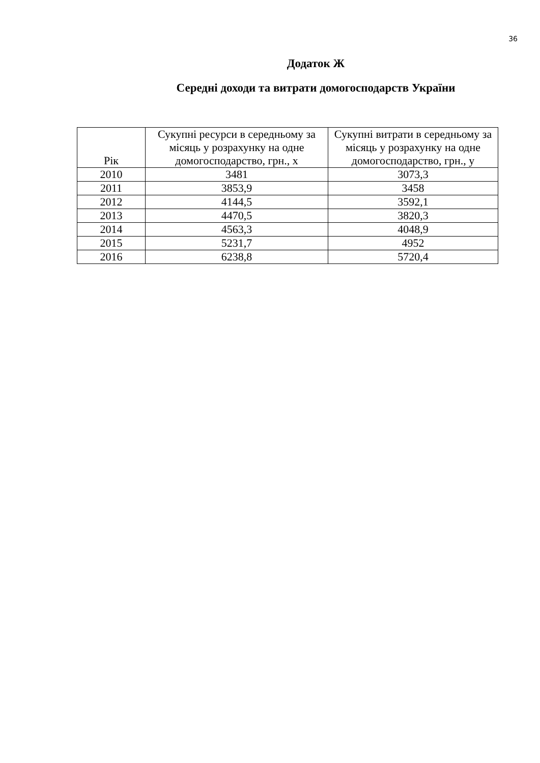36
Додаток Ж
Середні доходи та витрати домогосподарств України
| Рік | Сукупні ресурси в середньому за місяць у розрахунку на одне домогосподарство, грн., х | Сукупні витрати в середньому за місяць у розрахунку на одне домогосподарство, грн., у |
| --- | --- | --- |
| 2010 | 3481 | 3073,3 |
| 2011 | 3853,9 | 3458 |
| 2012 | 4144,5 | 3592,1 |
| 2013 | 4470,5 | 3820,3 |
| 2014 | 4563,3 | 4048,9 |
| 2015 | 5231,7 | 4952 |
| 2016 | 6238,8 | 5720,4 |